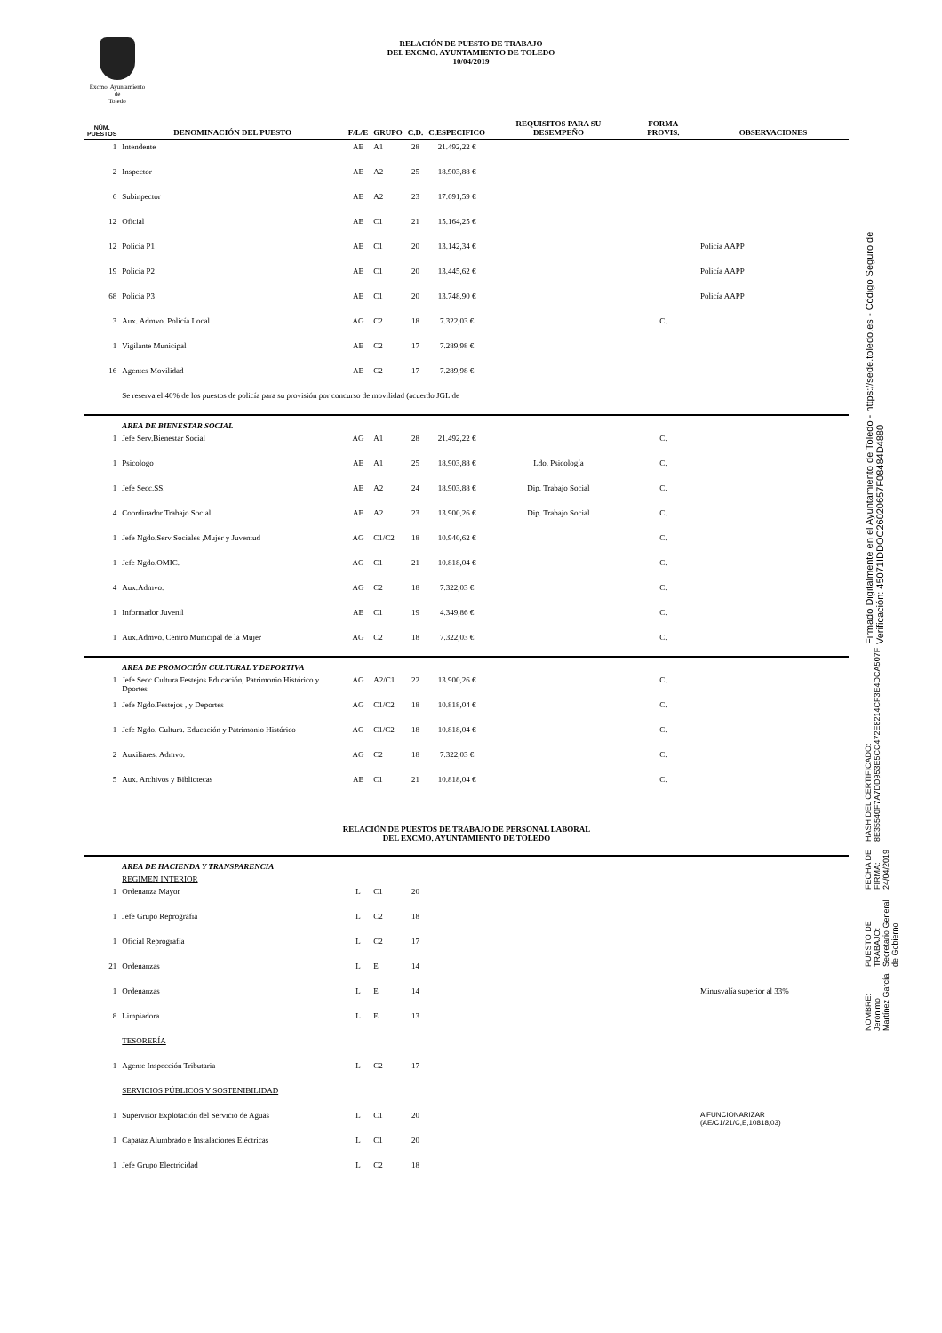Excmo. Ayuntamiento
de
Toledo
RELACIÓN DE PUESTO DE TRABAJO
DEL EXCMO. AYUNTAMIENTO DE TOLEDO
10/04/2019
NOMBRE:
Jerónimo Martínez García
PUESTO DE TRABAJO:
Secretario General de Gobierno
FECHA DE FIRMA:
24/04/2019
HASH DEL CERTIFICADO:
8E35540F7A7DD953E5CC472E8214CF3E4DCA507F
Firmado Digitalmente en el Ayuntamiento de Toledo - https://sede.toledo.es - Código Seguro de Verificación: 45071IDDOC26020657F08484D4880
| NÚM. PUESTOS | DENOMINACIÓN DEL PUESTO | F/L/E | GRUPO | C.D. | C.ESPECIFICO | REQUISITOS PARA SU DESEMPEÑO | FORMA PROVIS. | OBSERVACIONES |
| --- | --- | --- | --- | --- | --- | --- | --- | --- |
| 1 | Intendente | AE | A1 | 28 | 21.492,22 € | | | |
| 2 | Inspector | AE | A2 | 25 | 18.903,88 € | | | |
| 6 | Subinpector | AE | A2 | 23 | 17.691,59 € | | | |
| 12 | Oficial | AE | C1 | 21 | 15.164,25 € | | | |
| 12 | Policia P1 | AE | C1 | 20 | 13.142,34 € | | | Policía AAPP |
| 19 | Policia P2 | AE | C1 | 20 | 13.445,62 € | | | Policía AAPP |
| 68 | Policia P3 | AE | C1 | 20 | 13.748,90 € | | | Policía AAPP |
| 3 | Aux. Admvo. Policía Local | AG | C2 | 18 | 7.322,03 € | | C. | |
| 1 | Vigilante Municipal | AE | C2 | 17 | 7.289,98 € | | | |
| 16 | Agentes Movilidad | AE | C2 | 17 | 7.289,98 € | | | |
| | Se reserva el 40% de los puestos de policía para su provisión por concurso de movilidad (acuerdo JGL de | | | | | | | |
| | AREA DE BIENESTAR SOCIAL | | | | | | | |
| 1 | Jefe Serv.Bienestar Social | AG | A1 | 28 | 21.492,22 € | | C. | |
| 1 | Psicologo | AE | A1 | 25 | 18.903,88 € | Ldo. Psicología | C. | |
| 1 | Jefe Secc.SS. | AE | A2 | 24 | 18.903,88 € | Dip. Trabajo Social | C. | |
| 4 | Coordinador Trabajo Social | AE | A2 | 23 | 13.900,26 € | Dip. Trabajo Social | C. | |
| 1 | Jefe Ngdo.Serv Sociales ,Mujer y Juventud | AG | C1/C2 | 18 | 10.940,62 € | | C. | |
| 1 | Jefe Ngdo.OMIC. | AG | C1 | 21 | 10.818,04 € | | C. | |
| 4 | Aux.Admvo. | AG | C2 | 18 | 7.322,03 € | | C. | |
| 1 | Informador Juvenil | AE | C1 | 19 | 4.349,86 € | | C. | |
| 1 | Aux.Admvo. Centro Municipal de la Mujer | AG | C2 | 18 | 7.322,03 € | | C. | |
| | AREA DE PROMOCIÓN CULTURAL Y DEPORTIVA | | | | | | | |
| 1 | Jefe Secc Cultura Festejos Educación, Patrimonio Histórico y Dportes | AG | A2/C1 | 22 | 13.900,26 € | | C. | |
| 1 | Jefe Ngdo.Festejos , y Deportes | AG | C1/C2 | 18 | 10.818,04 € | | C. | |
| 1 | Jefe Ngdo. Cultura. Educación y Patrimonio Histórico | AG | C1/C2 | 18 | 10.818,04 € | | C. | |
| 2 | Auxiliares. Admvo. | AG | C2 | 18 | 7.322,03 € | | C. | |
| 5 | Aux. Archivos y Bibliotecas | AE | C1 | 21 | 10.818,04 € | | C. | |
| RELACIÓN DE PUESTOS DE TRABAJO DE PERSONAL LABORAL DEL EXCMO. AYUNTAMIENTO DE TOLEDO | | | | | | | | |
| | AREA DE HACIENDA Y TRANSPARENCIA | | | | | | | |
| | REGIMEN INTERIOR | | | | | | | |
| 1 | Ordenanza Mayor | L | C1 | 20 | | | | |
| 1 | Jefe Grupo Reprografia | L | C2 | 18 | | | | |
| 1 | Oficial Reprografía | L | C2 | 17 | | | | |
| 21 | Ordenanzas | L | E | 14 | | | | |
| 1 | Ordenanzas | L | E | 14 | | | | Minusvalía superior al 33% |
| 8 | Limpiadora | L | E | 13 | | | | |
| | TESORERÍA | | | | | | | |
| 1 | Agente Inspección Tributaria | L | C2 | 17 | | | | |
| | SERVICIOS PÚBLICOS Y SOSTENIBILIDAD | | | | | | | |
| 1 | Supervisor Explotación del Servicio de Aguas | L | C1 | 20 | | | | A FUNCIONARIZAR (AE/C1/21/C,E,10818,03) |
| 1 | Capataz Alumbrado e Instalaciones Eléctricas | L | C1 | 20 | | | | |
| 1 | Jefe Grupo Electricidad | L | C2 | 18 | | | | |